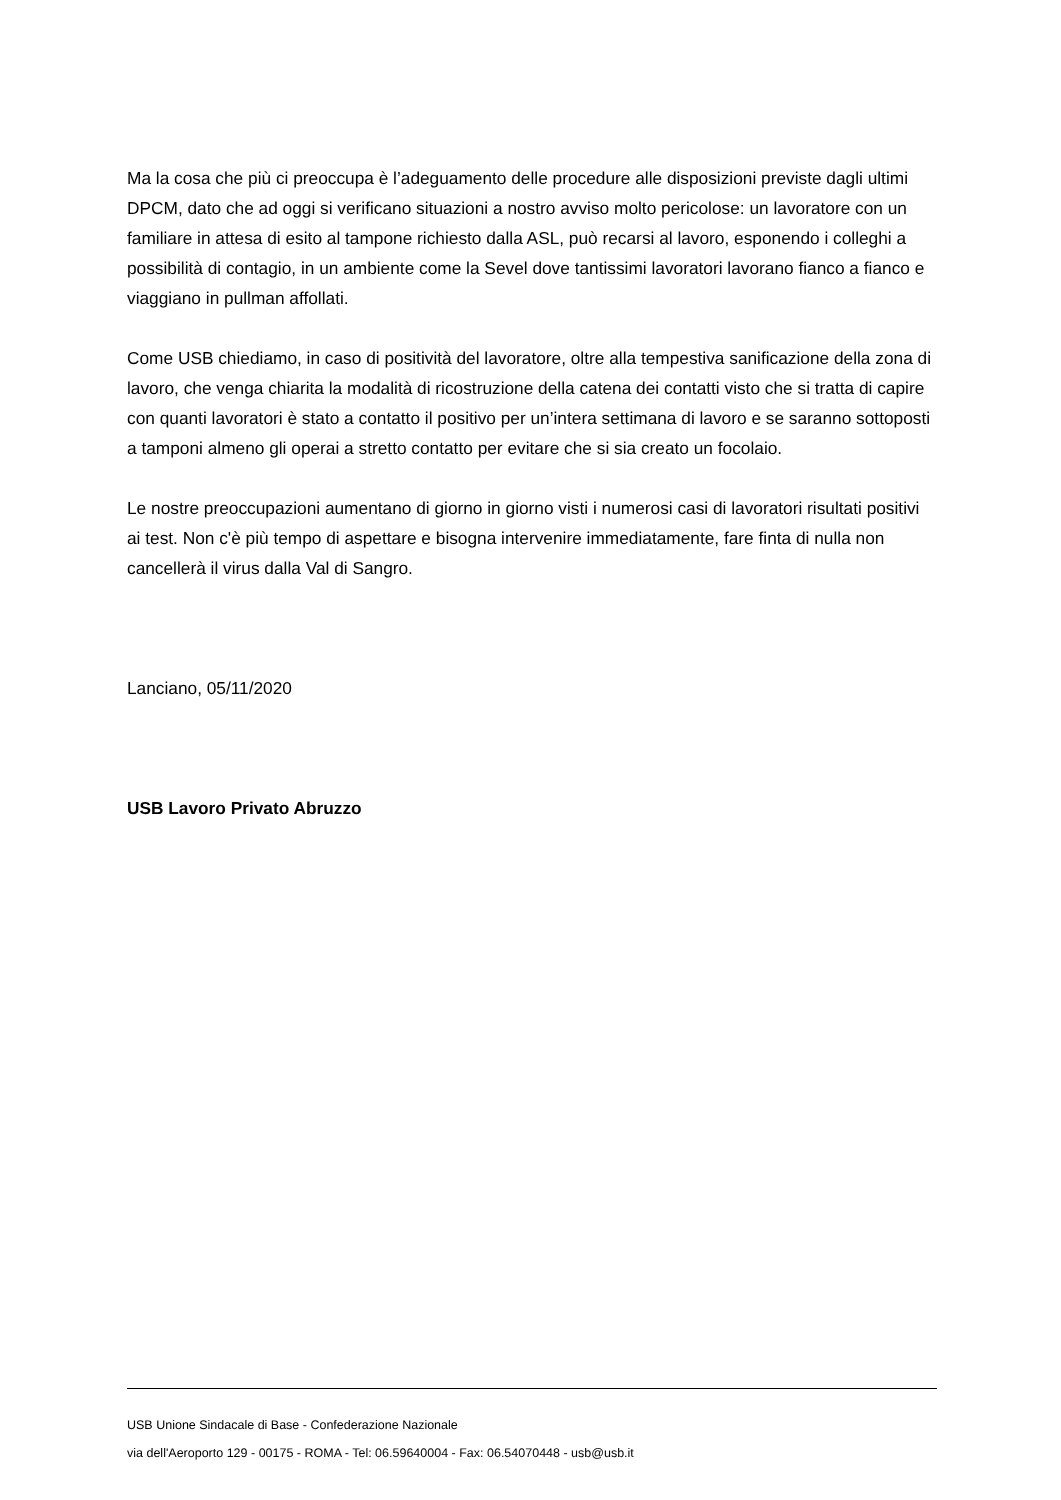Ma la cosa che più ci preoccupa è l’adeguamento delle procedure alle disposizioni previste dagli ultimi DPCM, dato che ad oggi si verificano situazioni a nostro avviso molto pericolose: un lavoratore con un familiare in attesa di esito al tampone richiesto dalla ASL, può recarsi al lavoro, esponendo i colleghi a possibilità di contagio, in un ambiente come la Sevel dove tantissimi lavoratori lavorano fianco a fianco e viaggiano in pullman affollati.
Come USB chiediamo, in caso di positività del lavoratore, oltre alla tempestiva sanificazione della zona di lavoro, che venga chiarita la modalità di ricostruzione della catena dei contatti visto che si tratta di capire con quanti lavoratori è stato a contatto il positivo per un’intera settimana di lavoro e se saranno sottoposti a tamponi almeno gli operai a stretto contatto per evitare che si sia creato un focolaio.
Le nostre preoccupazioni aumentano di giorno in giorno visti i numerosi casi di lavoratori risultati positivi ai test. Non c'è più tempo di aspettare e bisogna intervenire immediatamente, fare finta di nulla non cancellerà il virus dalla Val di Sangro.
Lanciano, 05/11/2020
USB Lavoro Privato Abruzzo
USB Unione Sindacale di Base - Confederazione Nazionale
via dell'Aeroporto 129 - 00175 - ROMA - Tel: 06.59640004 - Fax: 06.54070448 - usb@usb.it